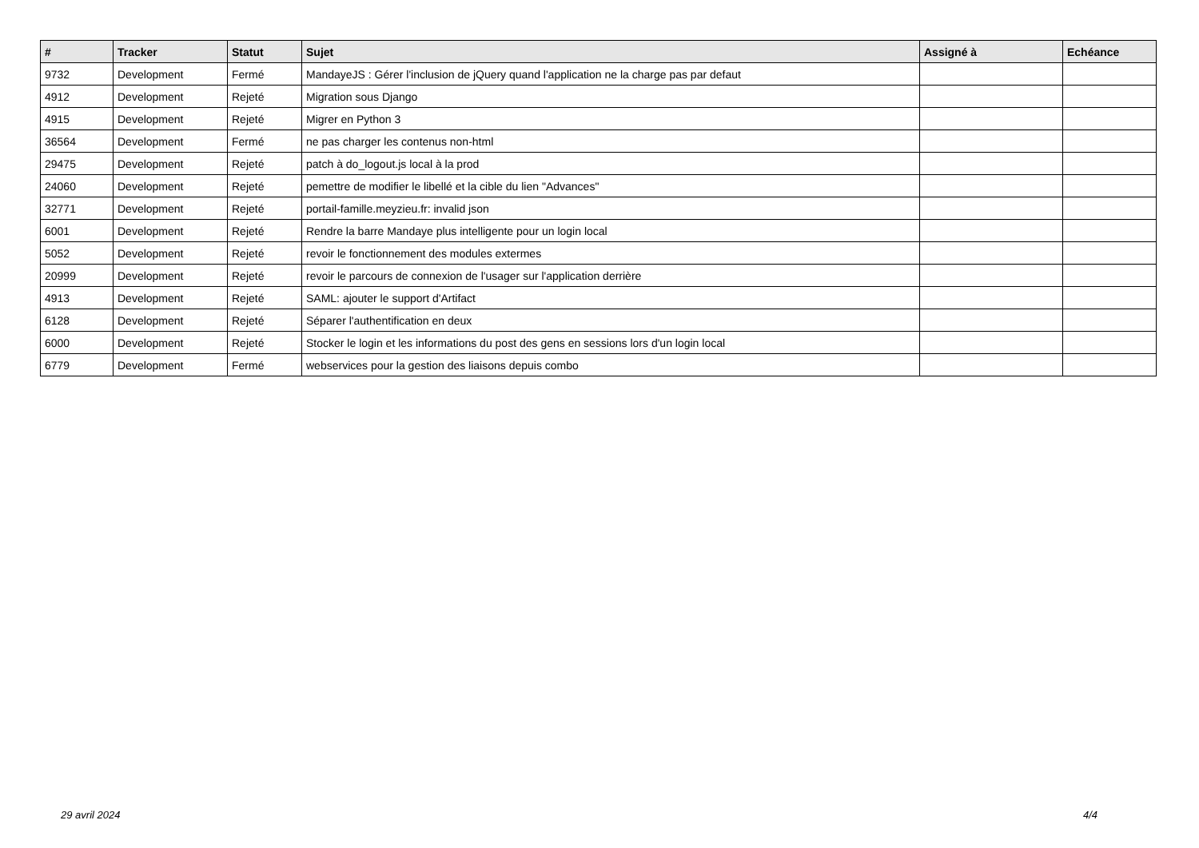| # | Tracker | Statut | Sujet | Assigné à | Echéance |
| --- | --- | --- | --- | --- | --- |
| 9732 | Development | Fermé | MandayeJS : Gérer l'inclusion de jQuery quand l'application ne la charge pas par defaut | | |
| 4912 | Development | Rejeté | Migration sous Django | | |
| 4915 | Development | Rejeté | Migrer en Python 3 | | |
| 36564 | Development | Fermé | ne pas charger les contenus non-html | | |
| 29475 | Development | Rejeté | patch à do_logout.js local à la prod | | |
| 24060 | Development | Rejeté | pemettre de modifier le libellé et la cible du lien "Advances" | | |
| 32771 | Development | Rejeté | portail-famille.meyzieu.fr: invalid json | | |
| 6001 | Development | Rejeté | Rendre la barre Mandaye plus intelligente pour un login local | | |
| 5052 | Development | Rejeté | revoir le fonctionnement des modules extermes | | |
| 20999 | Development | Rejeté | revoir le parcours de connexion de l'usager sur l'application derrière | | |
| 4913 | Development | Rejeté | SAML: ajouter le support d'Artifact | | |
| 6128 | Development | Rejeté | Séparer l'authentification en deux | | |
| 6000 | Development | Rejeté | Stocker le login et les informations du post des gens en sessions lors d'un login local | | |
| 6779 | Development | Fermé | webservices pour la gestion des liaisons depuis combo | | |
29 avril 2024 4/4